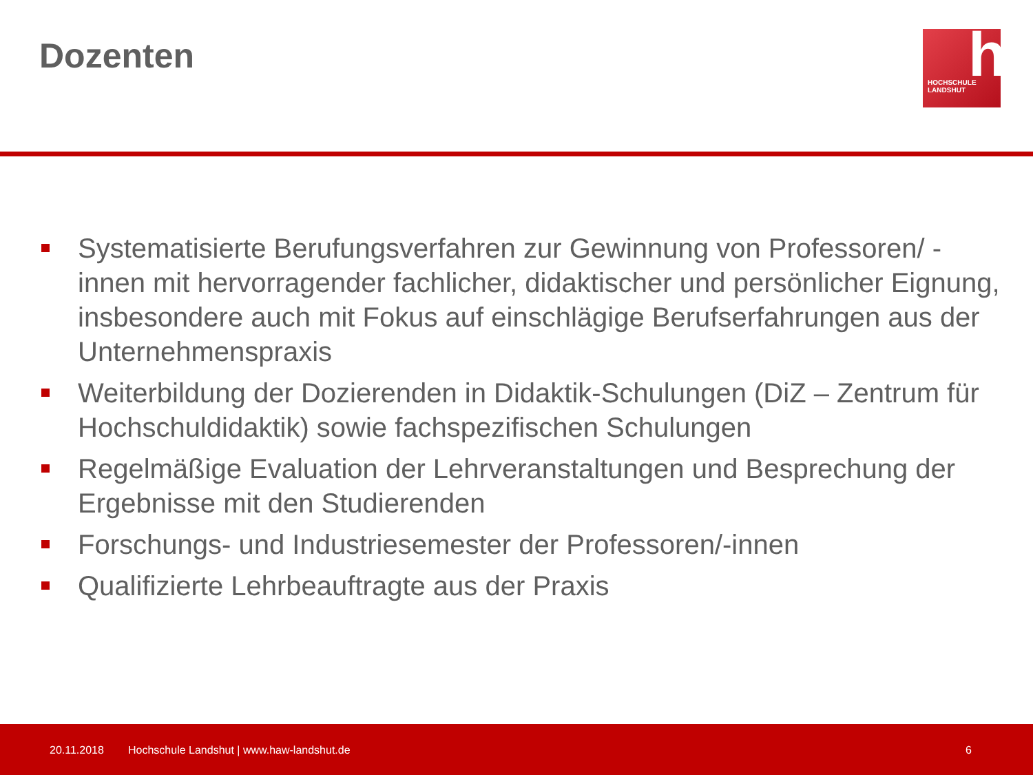Dozenten
h HOCHSCHULE
LANDSHUT
Systematisierte Berufungsverfahren zur Gewinnung von Professoren/ -innen mit hervorragender fachlicher, didaktischer und persönlicher Eignung, insbesondere auch mit Fokus auf einschlägige Berufserfahrungen aus der Unternehmenspraxis
Weiterbildung der Dozierenden in Didaktik-Schulungen (DiZ – Zentrum für Hochschuldidaktik) sowie fachspezifischen Schulungen
Regelmäßige Evaluation der Lehrveranstaltungen und Besprechung der Ergebnisse mit den Studierenden
Forschungs- und Industriesemester der Professoren/-innen
Qualifizierte Lehrbeauftragte aus der Praxis
20.11.2018 Hochschule Landshut | www.haw-landshut.de 6